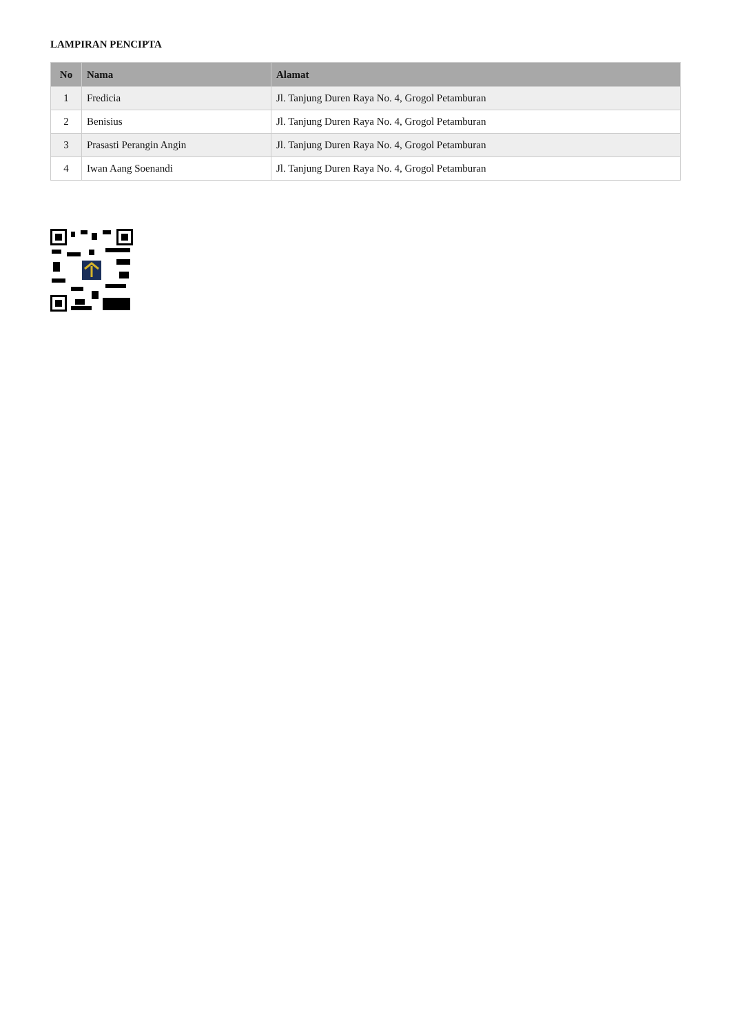LAMPIRAN PENCIPTA
| No | Nama | Alamat |
| --- | --- | --- |
| 1 | Fredicia | Jl. Tanjung Duren Raya No. 4, Grogol Petamburan |
| 2 | Benisius | Jl. Tanjung Duren Raya No. 4, Grogol Petamburan |
| 3 | Prasasti Perangin Angin | Jl. Tanjung Duren Raya No. 4, Grogol Petamburan |
| 4 | Iwan Aang Soenandi | Jl. Tanjung Duren Raya No. 4, Grogol Petamburan |